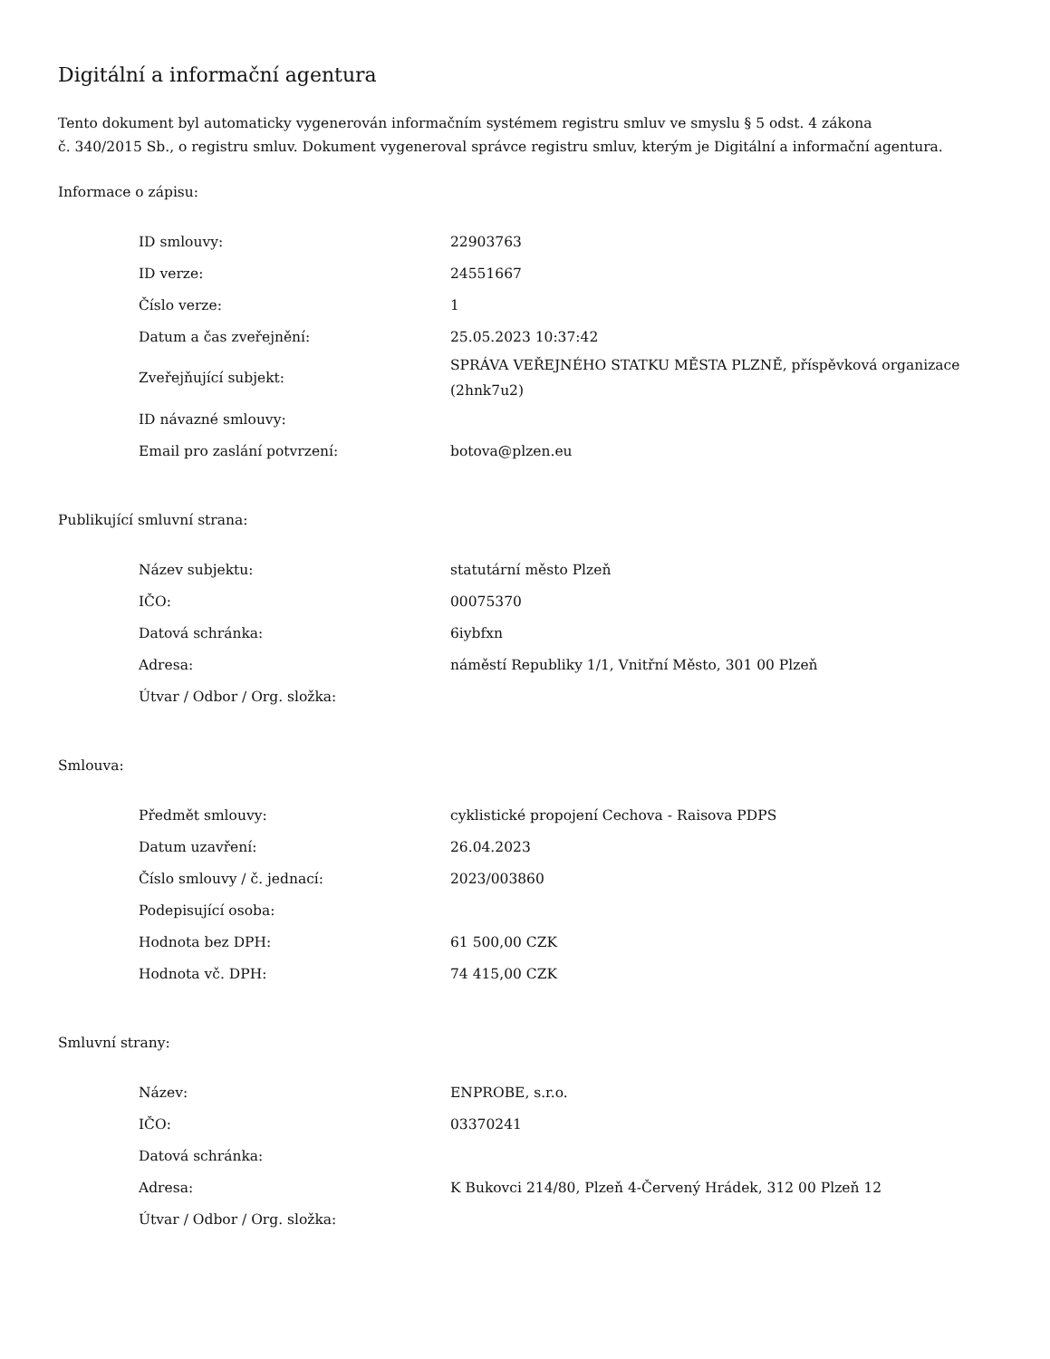Digitální a informační agentura
Tento dokument byl automaticky vygenerován informačním systémem registru smluv ve smyslu § 5 odst. 4 zákona
č. 340/2015 Sb., o registru smluv. Dokument vygeneroval správce registru smluv, kterým je Digitální a informační agentura.
Informace o zápisu:
| ID smlouvy: | 22903763 |
| ID verze: | 24551667 |
| Číslo verze: | 1 |
| Datum a čas zveřejnění: | 25.05.2023 10:37:42 |
| Zveřejňující subjekt: | SPRÁVA VEŘEJNÉHO STATKU MĚSTA PLZNĚ, příspěvková organizace (2hnk7u2) |
| ID návazné smlouvy: | |
| Email pro zaslání potvrzení: | botova@plzen.eu |
Publikující smluvní strana:
| Název subjektu: | statutární město Plzeň |
| IČO: | 00075370 |
| Datová schránka: | 6iybfxn |
| Adresa: | náměstí Republiky 1/1, Vnitřní Město, 301 00 Plzeň |
| Útvar / Odbor / Org. složka: | |
Smlouva:
| Předmět smlouvy: | cyklistické propojení Cechova - Raisova PDPS |
| Datum uzavření: | 26.04.2023 |
| Číslo smlouvy / č. jednací: | 2023/003860 |
| Podepisující osoba: | |
| Hodnota bez DPH: | 61 500,00 CZK |
| Hodnota vč. DPH: | 74 415,00 CZK |
Smluvní strany:
| Název: | ENPROBE, s.r.o. |
| IČO: | 03370241 |
| Datová schránka: | |
| Adresa: | K Bukovci 214/80, Plzeň 4-Červený Hrádek, 312 00 Plzeň 12 |
| Útvar / Odbor / Org. složka: | |